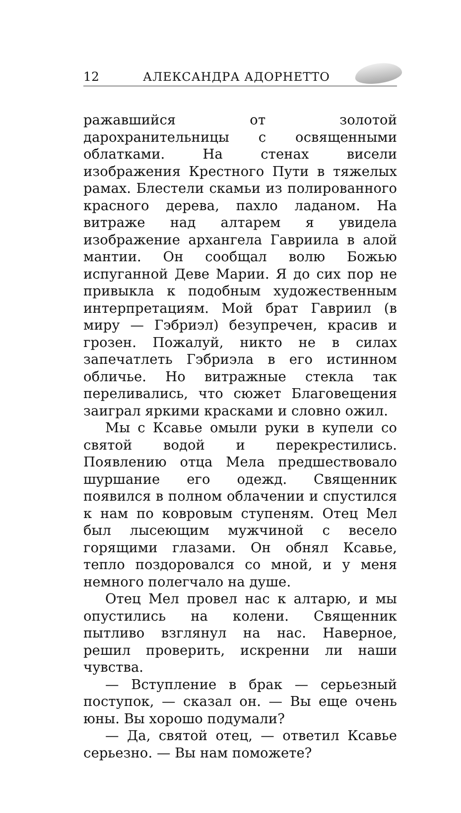12 АЛЕКСАНДРА АДОРНЕТТО
ражавшийся от золотой дарохранительницы с освященными облатками. На стенах висели изображения Крестного Пути в тяжелых рамах. Блестели скамьи из полированного красного дерева, пахло ладаном. На витраже над алтарем я увидела изображение архангела Гавриила в алой мантии. Он сообщал волю Божью испуганной Деве Марии. Я до сих пор не привыкла к подобным художественным интерпретациям. Мой брат Гавриил (в миру — Гэбриэл) безупречен, красив и грозен. Пожалуй, никто не в силах запечатлеть Гэбриэла в его истинном обличье. Но витражные стекла так переливались, что сюжет Благовещения заиграл яркими красками и словно ожил.
Мы с Ксавье омыли руки в купели со святой водой и перекрестились. Появлению отца Мела предшествовало шуршание его одежд. Священник появился в полном облачении и спустился к нам по ковровым ступеням. Отец Мел был лысеющим мужчиной с весело горящими глазами. Он обнял Ксавье, тепло поздоровался со мной, и у меня немного полегчало на душе.
Отец Мел провел нас к алтарю, и мы опустились на колени. Священник пытливо взглянул на нас. Наверное, решил проверить, искренни ли наши чувства.
— Вступление в брак — серьезный поступок, — сказал он. — Вы еще очень юны. Вы хорошо подумали?
— Да, святой отец, — ответил Ксавье серьезно. — Вы нам поможете?